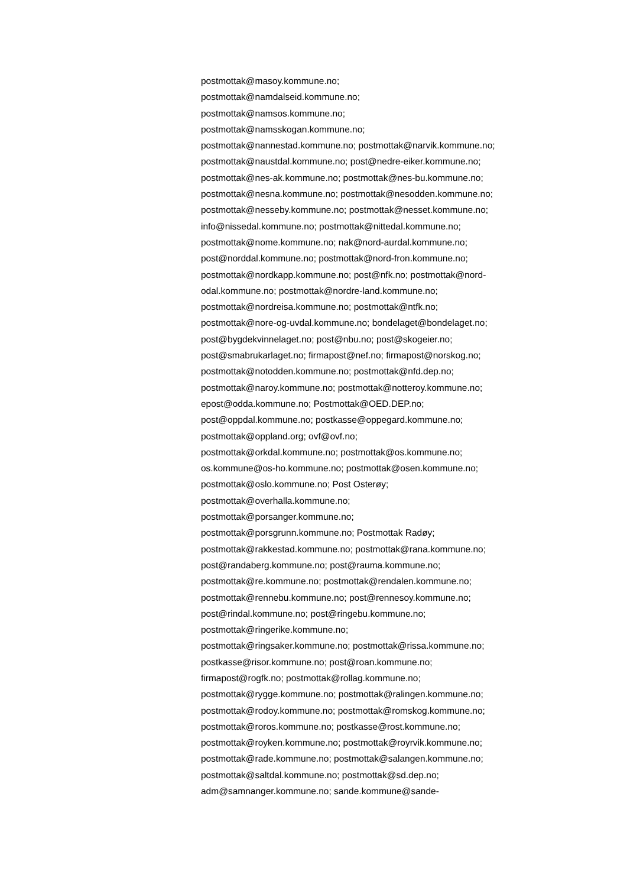postmottak@masoy.kommune.no;
postmottak@namdalseid.kommune.no;
postmottak@namsos.kommune.no;
postmottak@namsskogan.kommune.no;
postmottak@nannestad.kommune.no; postmottak@narvik.kommune.no;
postmottak@naustdal.kommune.no; post@nedre-eiker.kommune.no;
postmottak@nes-ak.kommune.no; postmottak@nes-bu.kommune.no;
postmottak@nesna.kommune.no; postmottak@nesodden.kommune.no;
postmottak@nesseby.kommune.no; postmottak@nesset.kommune.no;
info@nissedal.kommune.no; postmottak@nittedal.kommune.no;
postmottak@nome.kommune.no; nak@nord-aurdal.kommune.no;
post@norddal.kommune.no; postmottak@nord-fron.kommune.no;
postmottak@nordkapp.kommune.no; post@nfk.no; postmottak@nord-
odal.kommune.no; postmottak@nordre-land.kommune.no;
postmottak@nordreisa.kommune.no; postmottak@ntfk.no;
postmottak@nore-og-uvdal.kommune.no; bondelaget@bondelaget.no;
post@bygdekvinnelaget.no; post@nbu.no; post@skogeier.no;
post@smabrukarlaget.no; firmapost@nef.no; firmapost@norskog.no;
postmottak@notodden.kommune.no; postmottak@nfd.dep.no;
postmottak@naroy.kommune.no; postmottak@notteroy.kommune.no;
epost@odda.kommune.no; Postmottak@OED.DEP.no;
post@oppdal.kommune.no; postkasse@oppegard.kommune.no;
postmottak@oppland.org; ovf@ovf.no;
postmottak@orkdal.kommune.no; postmottak@os.kommune.no;
os.kommune@os-ho.kommune.no; postmottak@osen.kommune.no;
postmottak@oslo.kommune.no; Post Osterøy;
postmottak@overhalla.kommune.no;
postmottak@porsanger.kommune.no;
postmottak@porsgrunn.kommune.no; Postmottak Radøy;
postmottak@rakkestad.kommune.no; postmottak@rana.kommune.no;
post@randaberg.kommune.no; post@rauma.kommune.no;
postmottak@re.kommune.no; postmottak@rendalen.kommune.no;
postmottak@rennebu.kommune.no; post@rennesoy.kommune.no;
post@rindal.kommune.no; post@ringebu.kommune.no;
postmottak@ringerike.kommune.no;
postmottak@ringsaker.kommune.no; postmottak@rissa.kommune.no;
postkasse@risor.kommune.no; post@roan.kommune.no;
firmapost@rogfk.no; postmottak@rollag.kommune.no;
postmottak@rygge.kommune.no; postmottak@ralingen.kommune.no;
postmottak@rodoy.kommune.no; postmottak@romskog.kommune.no;
postmottak@roros.kommune.no; postkasse@rost.kommune.no;
postmottak@royken.kommune.no; postmottak@royrvik.kommune.no;
postmottak@rade.kommune.no; postmottak@salangen.kommune.no;
postmottak@saltdal.kommune.no; postmottak@sd.dep.no;
adm@samnanger.kommune.no; sande.kommune@sande-